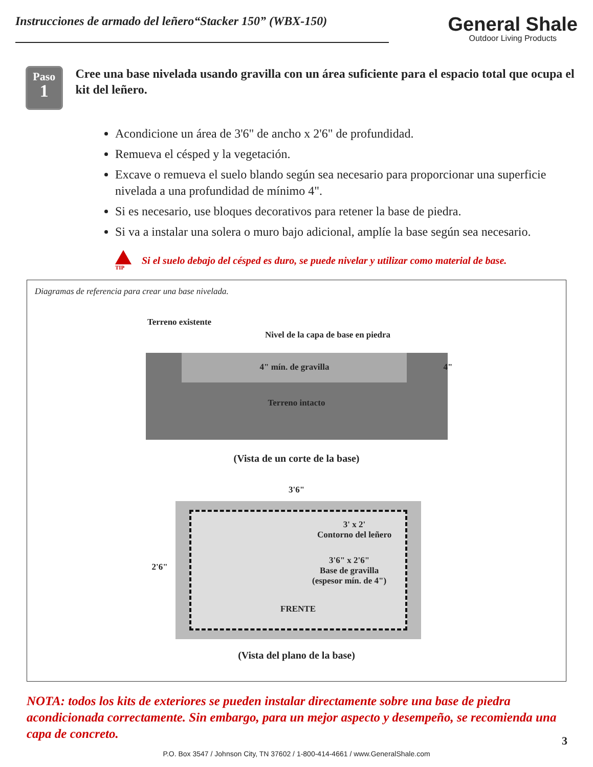Instrucciones de armado del leñero“Stacker 150” (WBX-150)
General Shale
Outdoor Living Products
Paso
1
Cree una base nivelada usando gravilla con un área suficiente para el espacio total que ocupa el kit del leñero.
Acondicione un área de 3'6" de ancho x 2'6" de profundidad.
Remueva el césped y la vegetación.
Excave o remueva el suelo blando según sea necesario para proporcionar una superficie nivelada a una profundidad de mínimo 4".
Si es necesario, use bloques decorativos para retener la base de piedra.
Si va a instalar una solera o muro bajo adicional, amplíe la base según sea necesario.
TIP
Si el suelo debajo del césped es duro, se puede nivelar y utilizar como material de base.
Diagramas de referencia para crear una base nivelada.
Terreno existente
Nivel de la capa de base en piedra
4" mín. de gravilla 4"
Terreno intacto
(Vista de un corte de la base)
3'6"
2'6"
3' x 2'
Contorno del leñero
3'6" x 2'6"
Base de gravilla
(espesor mín. de 4")
FRENTE
(Vista del plano de la base)
NOTA: todos los kits de exteriores se pueden instalar directamente sobre una base de piedra acondicionada correctamente. Sin embargo, para un mejor aspecto y desempeño, se recomienda una capa de concreto.
P.O. Box 3547 / Johnson City, TN 37602 / 1-800-414-4661 / www.GeneralShale.com
3